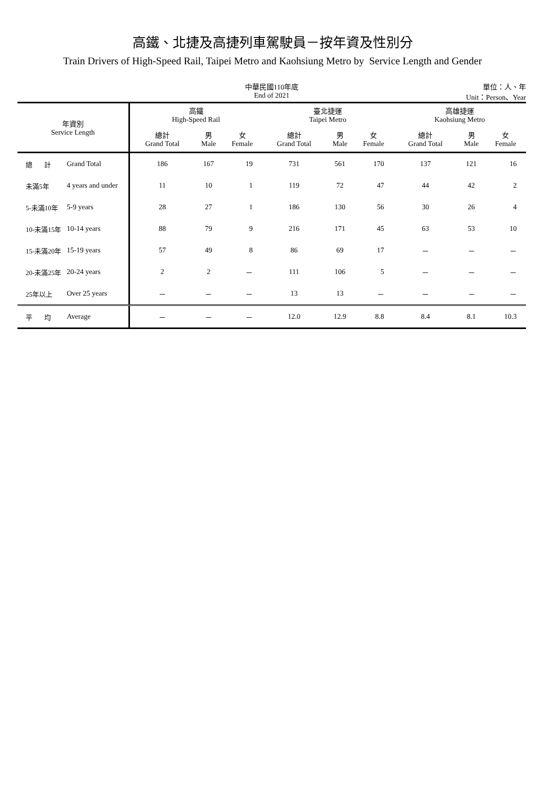高鐵、北捷及高捷列車駕駛員－按年資及性別分
Train Drivers of High-Speed Rail, Taipei Metro and Kaohsiung Metro by Service Length and Gender
中華民國110年底
End of 2021
單位：人、年
Unit：Person、Year
| 年資別 Service Length | | 高鐵 High-Speed Rail | | | 臺北捷運 Taipei Metro | | | 高雄捷運 Kaohsiung Metro | | |
| --- | --- | --- | --- | --- | --- | --- | --- | --- | --- | --- |
| | | 總計 Grand Total | 男 Male | 女 Female | 總計 Grand Total | 男 Male | 女 Female | 總計 Grand Total | 男 Male | 女 Female |
| 總 計 | Grand Total | 186 | 167 | 19 | 731 | 561 | 170 | 137 | 121 | 16 |
| 未滿5年 | 4 years and under | 11 | 10 | 1 | 119 | 72 | 47 | 44 | 42 | 2 |
| 5-未滿10年 | 5-9 years | 28 | 27 | 1 | 186 | 130 | 56 | 30 | 26 | 4 |
| 10-未滿15年 | 10-14 years | 88 | 79 | 9 | 216 | 171 | 45 | 63 | 53 | 10 |
| 15-未滿20年 | 15-19 years | 57 | 49 | 8 | 86 | 69 | 17 | － | － | － |
| 20-未滿25年 | 20-24 years | 2 | 2 | － | 111 | 106 | 5 | － | － | － |
| 25年以上 | Over 25 years | － | － | － | 13 | 13 | － | － | － | － |
| 平 均 | Average | － | － | － | 12.0 | 12.9 | 8.8 | 8.4 | 8.1 | 10.3 |